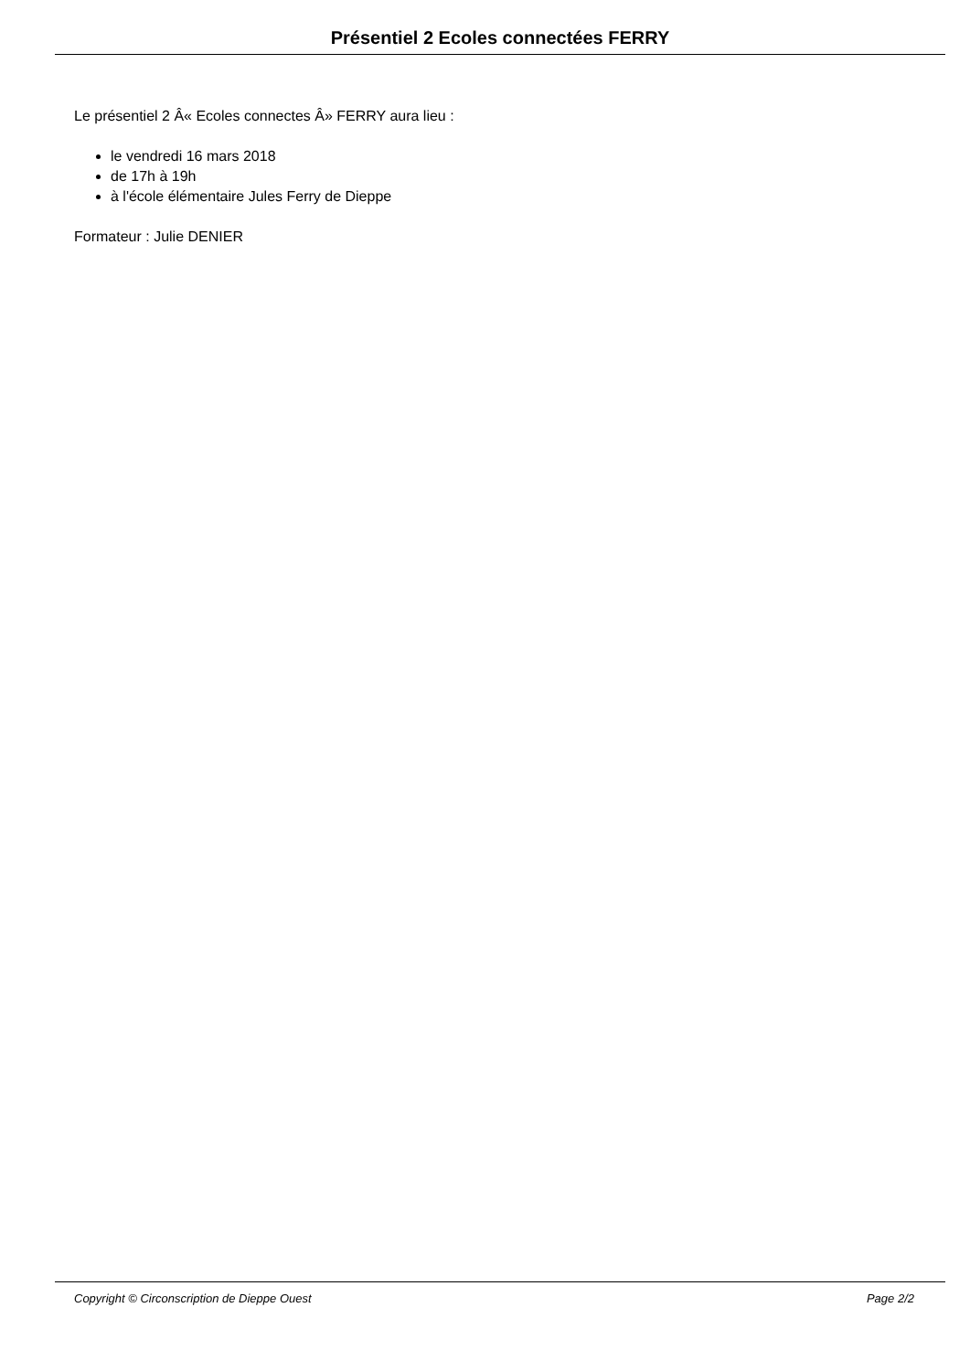Présentiel 2 Ecoles connectées FERRY
Le présentiel 2 Â« Ecoles connectes Â» FERRY aura lieu :
le vendredi 16 mars 2018
de 17h à 19h
à l'école élémentaire Jules Ferry de Dieppe
Formateur : Julie DENIER
Copyright © Circonscription de Dieppe Ouest Page 2/2